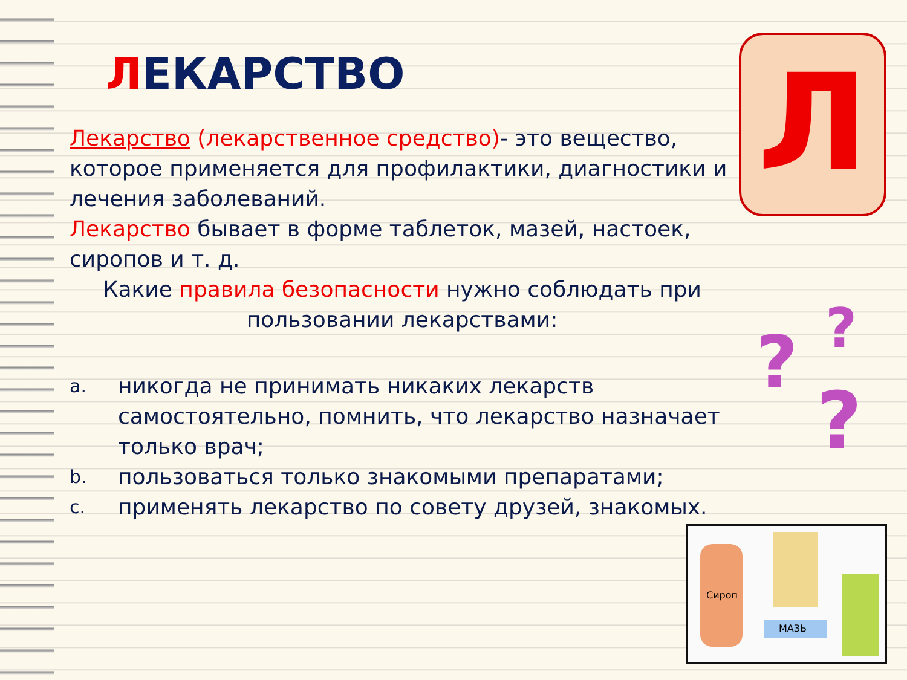Л
? ?
?
Сироп
МАЗЬ
ЛЕКАРСТВО
Лекарство (лекарственное средство)- это вещество, которое применяется для профилактики, диагностики и лечения заболеваний.
Лекарство бывает в форме таблеток, мазей, настоек, сиропов и т. д.
Какие правила безопасности нужно соблюдать при пользовании лекарствами:
a.
никогда не принимать никаких лекарств самостоятельно, помнить, что лекарство назначает только врач;
b.
пользоваться только знакомыми препаратами;
c.
применять лекарство по совету друзей, знакомых.